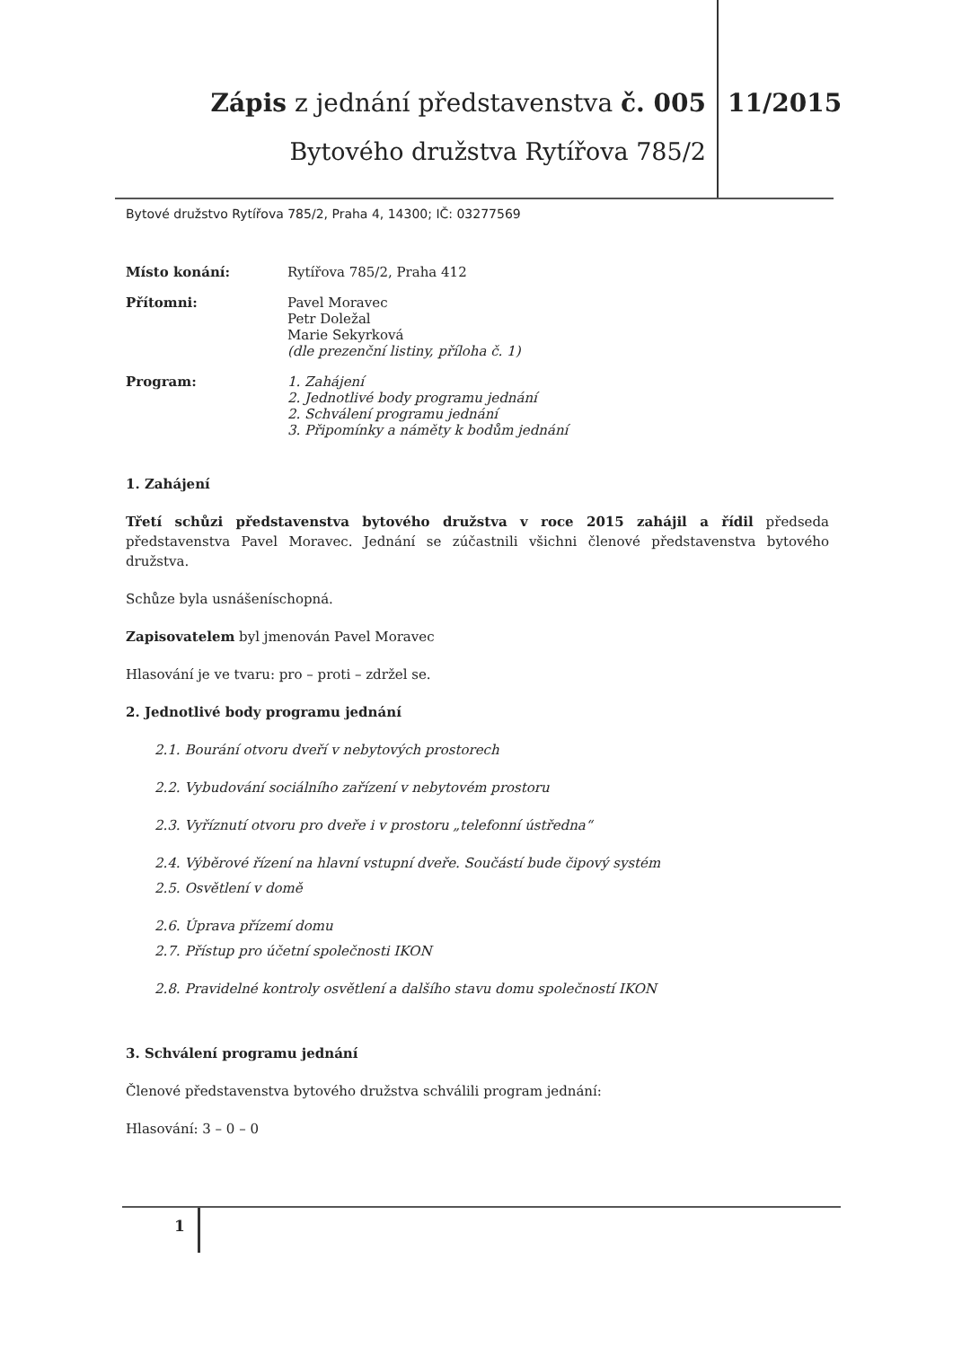Zápis z jednání představenstva č. 005
Bytového družstva Rytířova 785/2
11/2015
Bytové družstvo Rytířova 785/2, Praha 4, 14300; IČ: 03277569
Místo konání: Rytířova 785/2, Praha 412
Přítomni: Pavel Moravec
Petr Doležal
Marie Sekyrková
(dle prezenční listiny, příloha č. 1)
Program: 1. Zahájení
2. Jednotlivé body programu jednání
2. Schválení programu jednání
3. Připomínky a náměty k bodům jednání
1. Zahájení
Třetí schůzi představenstva bytového družstva v roce 2015 zahájil a řídil předseda představenstva Pavel Moravec. Jednání se zúčastnili všichni členové představenstva bytového družstva.
Schůze byla usnášeníschopná.
Zapisovatelem byl jmenován Pavel Moravec
Hlasování je ve tvaru: pro – proti – zdržel se.
2. Jednotlivé body programu jednání
2.1. Bourání otvoru dveří v nebytových prostorech
2.2. Vybudování sociálního zařízení v nebytovém prostoru
2.3. Vyříznutí otvoru pro dveře i v prostoru „telefonní ústředna“
2.4. Výběrové řízení na hlavní vstupní dveře. Součástí bude čipový systém
2.5. Osvětlení v domě
2.6. Úprava přízemí domu
2.7. Přístup pro účetní společnosti IKON
2.8. Pravidelné kontroly osvětlení a dalšího stavu domu společností IKON
3. Schválení programu jednání
Členové představenstva bytového družstva schválili program jednání:
Hlasování: 3 – 0 – 0
1